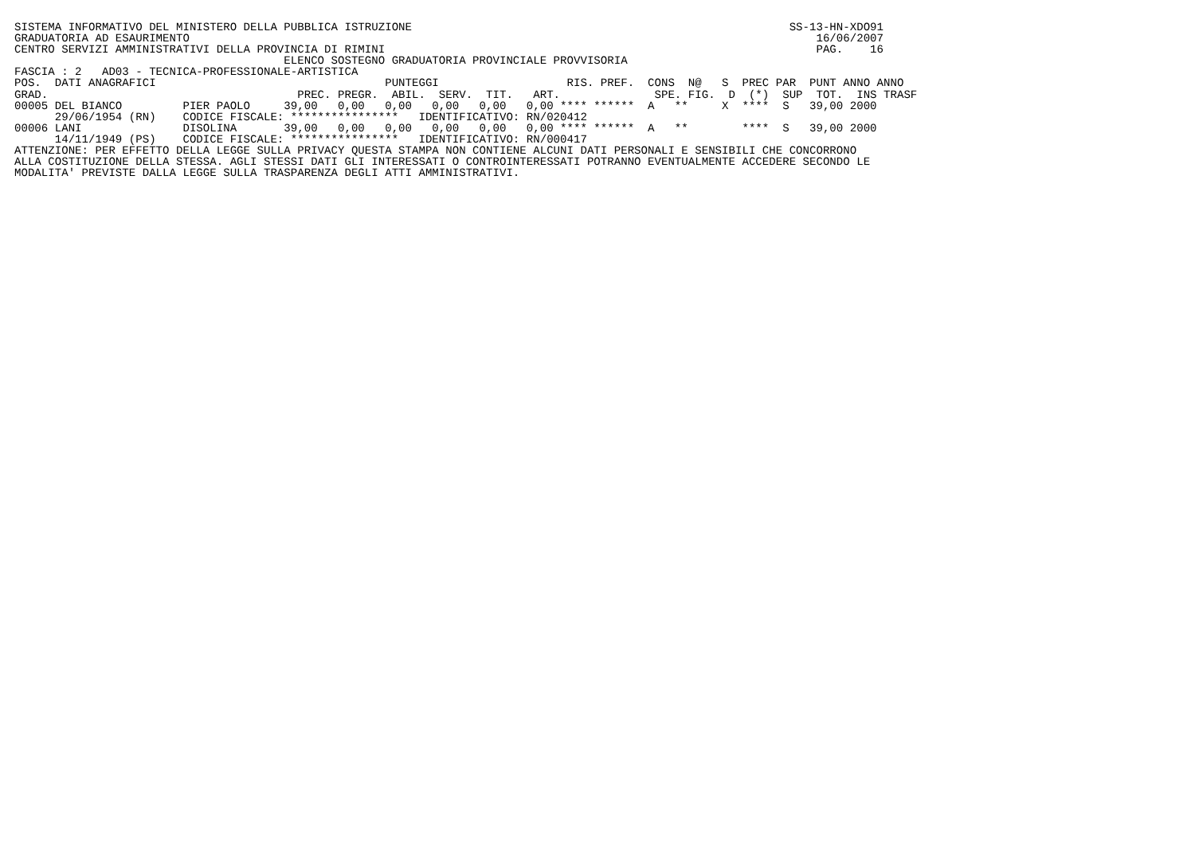SISTEMA INFORMATIVO DEL MINISTERO DELLA PUBBLICA ISTRUZIONE                                                        SS-13-HN-XDO91
GRADUATORIA AD ESAURIMENTO                                                                                             16/06/2007
CENTRO SERVIZI AMMINISTRATIVI DELLA PROVINCIA DI RIMINI                                                                PAG.    16
                                        ELENCO SOSTEGNO GRADUATORIA PROVINCIALE PROVVISORIA
FASCIA : 2   AD03 - TECNICA-PROFESSIONALE-ARTISTICA
POS.  DATI ANAGRAFICI                                  PUNTEGGI                   RIS. PREF.  CONS  N@   S  PREC PAR  PUNT ANNO ANNO
GRAD.                                     PREC. PREGR.  ABIL.  SERV.  TIT.   ART.              SPE. FIG.  D  (*)  SUP  TOT.  INS TRASF
00005 DEL BIANCO         PIER PAOLO     39,00   0,00   0,00   0,00   0,00   0,00 **** ******  A   **     X  ****  S   39,00 2000
      29/06/1954 (RN)    CODICE FISCALE: ****************   IDENTIFICATIVO: RN/020412
00006 LANI               DISOLINA       39,00   0,00   0,00   0,00   0,00   0,00 **** ******  A   **        ****  S   39,00 2000
      14/11/1949 (PS)    CODICE FISCALE: ****************   IDENTIFICATIVO: RN/000417
ATTENZIONE: PER EFFETTO DELLA LEGGE SULLA PRIVACY QUESTA STAMPA NON CONTIENE ALCUNI DATI PERSONALI E SENSIBILI CHE CONCORRONO
ALLA COSTITUZIONE DELLA STESSA. AGLI STESSI DATI GLI INTERESSATI O CONTROINTERESSATI POTRANNO EVENTUALMENTE ACCEDERE SECONDO LE
MODALITA' PREVISTE DALLA LEGGE SULLA TRASPARENZA DEGLI ATTI AMMINISTRATIVI.